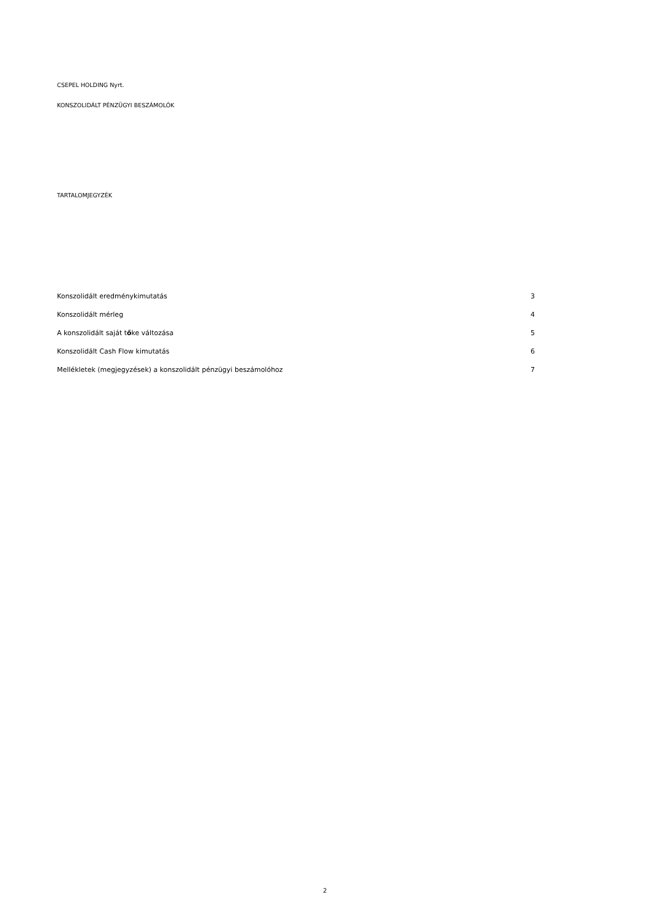CSEPEL HOLDING Nyrt.
KONSZOLIDÁLT PÉNZÜGYI BESZÁMOLÓK
TARTALOMJEGYZÉK
| Konszolidált eredménykimutatás | 3 |
| Konszolidált mérleg | 4 |
| A konszolidált saját t ő ke változása | 5 |
| Konszolidált Cash Flow kimutatás | 6 |
| Mellékletek (megjegyzések) a konszolidált pénzügyi beszámolóhoz | 7 |
2